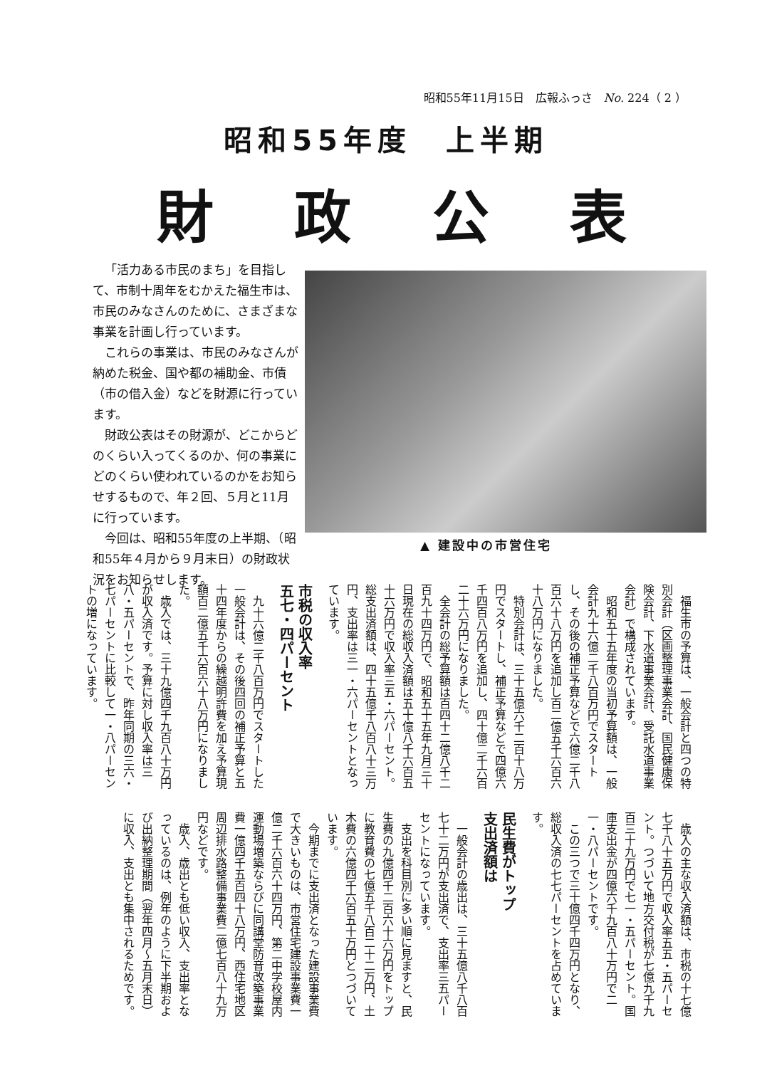昭和55年11月15日　広報ふっさ　No. 224（ 2 ）
昭和55年度　上半期
財政公表
「活力ある市民のまち」を目指して、市制十周年をむかえた福生市は、市民のみなさんのために、さまざまな事業を計画し行っています。
これらの事業は、市民のみなさんが納めた税金、国や都の補助金、市債（市の借入金）などを財源に行っています。
財政公表はその財源が、どこからどのくらい入ってくるのか、何の事業にどのくらい使われているのかをお知らせするもので、年２回、５月と11月に行っています。
今回は、昭和55年度の上半期、（昭和55年４月から９月末日）の財政状況をお知らせします。
▲ 建設中の市営住宅
福生市の予算は、一般会計と四つの特別会計（区画整理事業会計、国民健康保険会計、下水道事業会計、受託水道事業会計）で構成されています。
昭和五十五年度の当初予算額は、一般会計九十六億二千八百万円でスタートし、その後の補正予算などで六億二千八百六十八万円を追加し百二億五千六百六十八万円になりました。
特別会計は、三十五億六千二百十八万円でスタートし、補正予算などで四億六千四百八万円を追加し、四十億二千六百二十六万円になりました。
全会計の総予算額は百四十二億八千二百九十四万円で、昭和五十五年九月三十日現在の総収入済額は五十億八千六百五十六万円で収入率三五・六パーセント。総支出済額は、四十五億千八百八十三万円、支出率は三一・六パーセントとなっています。
市税の収入率
五七・四パーセント
九十六億二千八百万円でスタートした一般会計は、その後四回の補正予算と五十四年度からの繰越明許費を加え予算現額百二億五千六百六十八万円になりました。
歳入では、三十九億四千九百八十万円が収入済です。予算に対し収入率は三八・五パーセントで、昨年同期の三六・七パーセントに比較して一・八パーセントの増になっています。
歳入の主な収入済額は、市税の十七億七千八十五万円で収入率五五・五パーセント。つづいて地方交付税が七億九千九百三十九万円で七一・五パーセント。国庫支出金が四億六千九百八十万円で二一・八パーセントです。
この三つで三十億四千四万円となり、総収入済の七七パーセントを占めています。
民生費がトップ
支出済額は
一般会計の歳出は、三十五億八千八百七十二万円が支出済で、支出率三五パーセントになっています。
支出を科目別に多い順に見ますと、民生費の九億四千二百六十六万円をトップに教育費の七億五千八百二十二万円、土木費の六億四千六百五十万円とつづいています。
今期までに支出済となった建設事業費で大きいものは、市営住宅建設事業費一億二千六百六十四万円、第二中学校屋内運動場増築ならびに同講堂防音改築事業費一億四千五百四十八万円、西住宅地区周辺排水路整備事業費二億七百八十九万円などです。
歳入、歳出とも低い収入、支出率となっているのは、例年のように下半期および出納整理期間（翌年四月〜五月末日）に収入、支出とも集中されるためです。